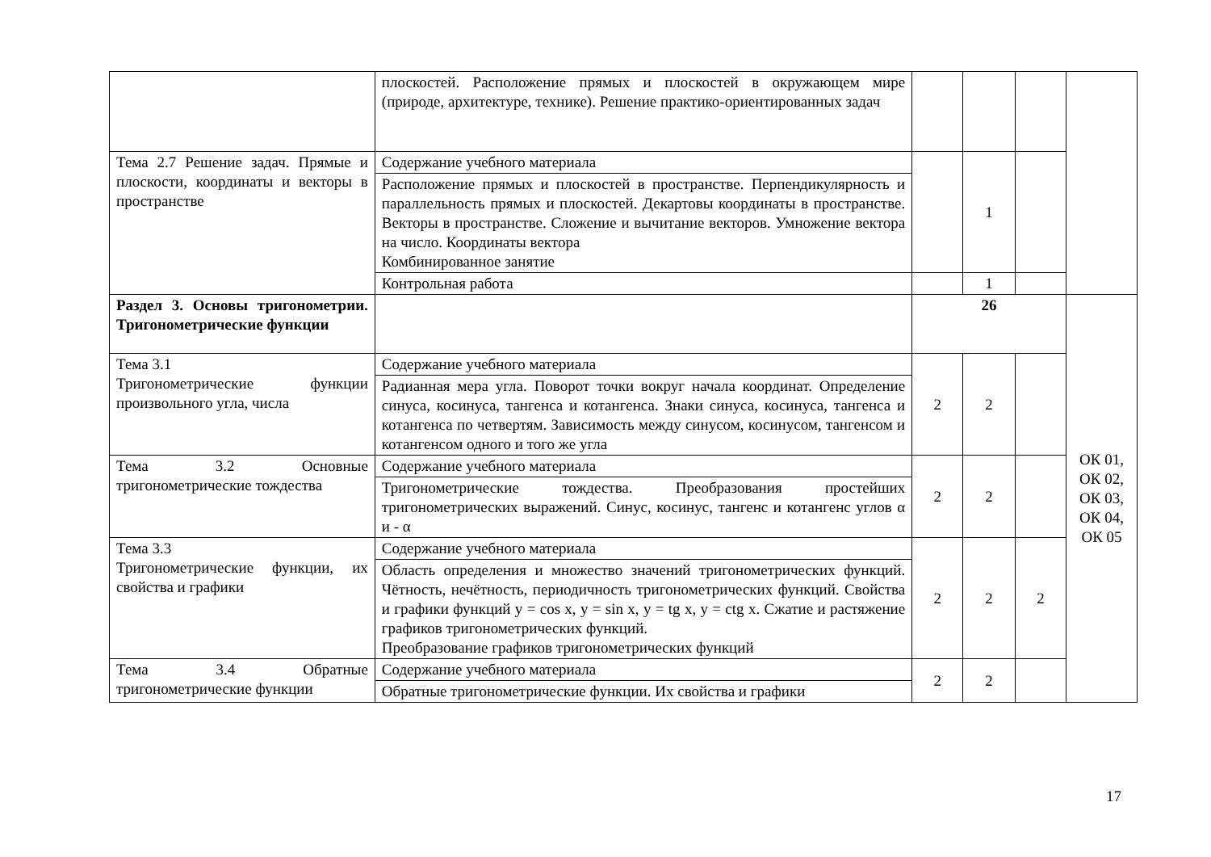| | плоскостей. Расположение прямых и плоскостей в окружающем мире (природе, архитектуре, технике). Решение практико-ориентированных задач | | | | |
| Тема 2.7 Решение задач. Прямые и плоскости, координаты и векторы в пространстве | Содержание учебного материала | | 1 | | |
| | Расположение прямых и плоскостей в пространстве. Перпендикулярность и параллельность прямых и плоскостей. Декартовы координаты в пространстве. Векторы в пространстве. Сложение и вычитание векторов. Умножение вектора на число. Координаты вектора Комбинированное занятие | | | | |
| | Контрольная работа | | 1 | | |
| Раздел 3. Основы тригонометрии. Тригонометрические функции | | 26 | | | ОК 01, ОК 02, ОК 03, ОК 04, ОК 05 |
| Тема 3.1 Тригонометрические функции произвольного угла, числа | Содержание учебного материала | 2 | 2 | | |
| | Радианная мера угла. Поворот точки вокруг начала координат. Определение синуса, косинуса, тангенса и котангенса. Знаки синуса, косинуса, тангенса и котангенса по четвертям. Зависимость между синусом, косинусом, тангенсом и котангенсом одного и того же угла | | | | |
| Тема 3.2 Основные тригонометрические тождества | Содержание учебного материала | 2 | 2 | | |
| | Тригонометрические тождества. Преобразования простейших тригонометрических выражений. Синус, косинус, тангенс и котангенс углов α и - α | | | | |
| Тема 3.3 Тригонометрические функции, их свойства и графики | Содержание учебного материала | 2 | 2 | 2 | |
| | Область определения и множество значений тригонометрических функций. Чётность, нечётность, периодичность тригонометрических функций. Свойства и графики функций y = cos x, y = sin x, y = tg x, y = ctg x. Сжатие и растяжение графиков тригонометрических функций. Преобразование графиков тригонометрических функций | | | | |
| Тема 3.4 Обратные тригонометрические функции | Содержание учебного материала | 2 | 2 | | |
| | Обратные тригонометрические функции. Их свойства и графики | | | | |
17